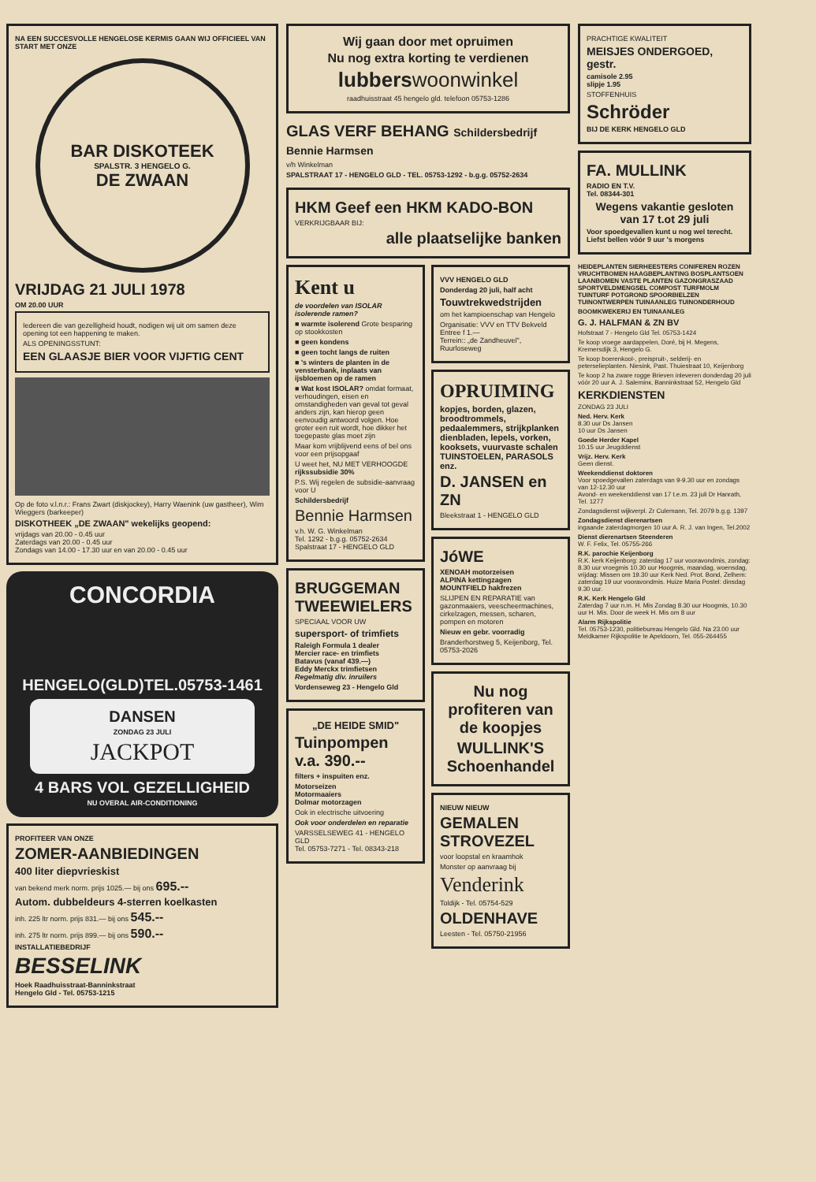NA EEN SUCCESVOLLE HENGELOSE KERMIS GAAN WIJ OFFICIEEL VAN START MET ONZE
BAR DISKOTEEK
SPALSTR. 3 HENGELO G.
DE ZWAAN
VRIJDAG 21 JULI 1978
OM 20.00 UUR
Iedereen die van gezelligheid houdt, nodigen wij uit om samen deze opening tot een happening te maken.
ALS OPENINGSSTUNT:
EEN GLAASJE BIER VOOR VIJFTIG CENT
Op de foto v.l.n.r.: Frans Zwart (diskjockey), Harry Waenink (uw gastheer), Wim Wieggers (barkeeper)
DISKOTHEEK „DE ZWAAN" wekelijks geopend:
vrijdags van 20.00 - 0.45 uur
Zaterdags van 20.00 - 0.45 uur
Zondags van 14.00 - 17.30 uur en van 20.00 - 0.45 uur
CONCORDIA
HENGELO(GLD)TEL.05753-1461
DANSEN
ZONDAG 23 JULI
JACKPOT
4 BARS VOL GEZELLIGHEID
NU OVERAL AIR-CONDITIONING
PROFITEER VAN ONZE
ZOMER-AANBIEDINGEN
400 liter diepvrieskist
van bekend merk norm. prijs 1025.— bij ons 695.--
Autom. dubbeldeurs 4-sterren koelkasten
inh. 225 ltr norm. prijs 831.— bij ons 545.--
inh. 275 ltr norm. prijs 899.— bij ons 590.--
INSTALLATIEBEDRIJF
BESSELINK
Hoek Raadhuisstraat-Banninkstraat
Hengelo Gld - Tel. 05753-1215
Wij gaan door met opruimen
Nu nog extra korting te verdienen
lubberswoonwinkel
raadhuisstraat 45 hengelo gld. telefoon 05753-1286
GLAS VERF BEHANG Schildersbedrijf Bennie Harmsen
v/h Winkelman
SPALSTRAAT 17 - HENGELO GLD - TEL. 05753-1292 - b.g.g. 05752-2634
HKM Geef een HKM KADO-BON
VERKRIJGBAAR BIJ:
alle plaatselijke banken
Kent u
de voordelen van ISOLAR isolerende ramen?
■ warmte isolerend Grote besparing op stookkosten
■ geen kondens
■ geen tocht langs de ruiten
■ 's winters de planten in de vensterbank, inplaats van ijsbloemen op de ramen
■ Wat kost ISOLAR? omdat formaat, verhoudingen, eisen en omstandigheden van geval tot geval anders zijn, kan hierop geen eenvoudig antwoord volgen. Hoe groter een ruit wordt, hoe dikker het toegepaste glas moet zijn
Maar kom vrijblijvend eens of bel ons voor een prijsopgaaf
U weet het, NU MET VERHOOGDE rijkssubsidie 30%
P.S. Wij regelen de subsidie-aanvraag voor U
Schildersbedrijf
Bennie Harmsen
v.h. W. G. Winkelman
Tel. 1292 - b.g.g. 05752-2634
Spalstraat 17 - HENGELO GLD
BRUGGEMAN TWEEWIELERS
SPECIAAL VOOR UW
supersport- of trimfiets
Raleigh Formula 1 dealer
Mercier race- en trimfiets
Batavus (vanaf 439.—)
Eddy Merckx trimfietsen
Regelmatig div. inruilers
Vordenseweg 23 - Hengelo Gld
„DE HEIDE SMID"
Tuinpompen v.a. 390.--
filters + inspuiten enz.
Motorseizen
Motormaaiers
Dolmar motorzagen
Ook in electrische uitvoering
Ook voor onderdelen en reparatie
VARSSELSEWEG 41 - HENGELO GLD
Tel. 05753-7271 - Tel. 08343-218
VVV HENGELO GLD
Donderdag 20 juli, half acht
Touwtrekwedstrijden
om het kampioenschap van Hengelo
Organisatie: VVV en TTV Bekveld
Entree f 1.—
Terrein:: „de Zandheuvel", Ruurloseweg
OPRUIMING
kopjes, borden, glazen, broodtrommels, pedaalemmers, strijkplanken dienbladen, lepels, vorken, kooksets, vuurvaste schalen TUINSTOELEN, PARASOLS enz.
D. JANSEN en ZN
Bleekstraat 1 - HENGELO GLD
JóWE
XENOAH motorzeisen
ALPINA kettingzagen
MOUNTFIELD hakfrezen
SLIJPEN EN REPARATIE van gazonmaaiers, veescheermachines, cirkelzagen, messen, scharen, pompen en motoren
Nieuw en gebr. voorradig
Branderhorstweg 5, Keijenborg, Tel. 05753-2026
Nu nog profiteren van de koopjes
WULLINK'S Schoenhandel
NIEUW NIEUW
GEMALEN STROVEZEL
voor loopstal en kraamhok
Monster op aanvraag bij
Venderink
Toldijk - Tel. 05754-529
OLDENHAVE
Leesten - Tel. 05750-21956
PRACHTIGE KWALITEIT
MEISJES ONDERGOED, gestr.
camisole 2.95
slipje 1.95
STOFFENHUIS
Schröder
BIJ DE KERK HENGELO GLD
FA. MULLINK
RADIO EN T.V.
Tel. 08344-301
Wegens vakantie gesloten van 17 t.ot 29 juli
Voor spoedgevallen kunt u nog wel terecht. Liefst bellen vóór 9 uur 's morgens
HEIDEPLANTEN SIERHEESTERS CONIFEREN ROZEN VRUCHTBOMEN HAAGBEPLANTING BOSPLANTSOEN LAANBOMEN VASTE PLANTEN GAZONGRASZAAD SPORTVELDMENGSEL COMPOST TURFMOLM TUINTURF POTGROND SPOORBIELZEN TUINONTWERPEN TUINAANLEG TUINONDERHOUD
BOOMKWEKERIJ EN TUINAANLEG
G. J. HALFMAN & ZN BV
Hofstraat 7 - Hengelo Gld Tel. 05753-1424
Te koop vroege aardappelen, Doré, bij H. Megens, Kremersdijk 3, Hengelo G.
Te koop boerenkool-, preispruit-, selderij- en peterselieplanten. Niesink, Past. Thuiestraat 10, Keijenborg
Te koop 2 ha zware rogge Brieven inleveren donderdag 20 juli vóór 20 uur A. J. Saleminк, Banninkstraat 52, Hengelo Gld
KERKDIENSTEN
ZONDAG 23 JULI
Ned. Herv. Kerk
8.30 uur Ds Jansen
10 uur Ds Jansen
Goede Herder Kapel
10.15 uur Jeugddienst
Vrijz. Herv. Kerk
Geen dienst.
Weekenddienst doktoren
Voor spoedgevallen zaterdags van 9-9.30 uur en zondags van 12-12.30 uur
Avond- en weekenddienst van 17 t.e.m. 23 juli Dr Hanrath, Tel. 1277
Zondagsdienst wijkverpl. Zr Culemann, Tel. 2079 b.g.g. 1397
Zondagsdienst dierenartsen
ingaande zaterdagmorgen 10 uur A. R. J. van Ingen, Tel.2002
Dienst dierenartsen Steenderen
W. F. Felix, Tel. 05755-266
R.K. parochie Keijenborg
R.K. kerk Keijenborg: zaterdag 17 uur vooravondmis, zondag: 8.30 uur vroegmis 10.30 uur Hoogmis, maandag, woensdag, vrijdag: Missen om 19.30 uur Kerk Ned. Prot. Bond, Zelhem: zaterdag 19 uur vooravondmis. Huize Maria Postel: dinsdag 9.30 uur.
R.K. Kerk Hengelo Gld
Zaterdag 7 uur n.m. H. Mis Zondag 8.30 uur Hoogmis, 10.30 uur H. Mis. Door de week H. Mis om 8 uur
Alarm Rijkspolitie
Tel. 05753-1230, politiebureau Hengelo Gld. Na 23.00 uur Meldkamer Rijkspolitie te Apeldoorn, Tel. 055-264455